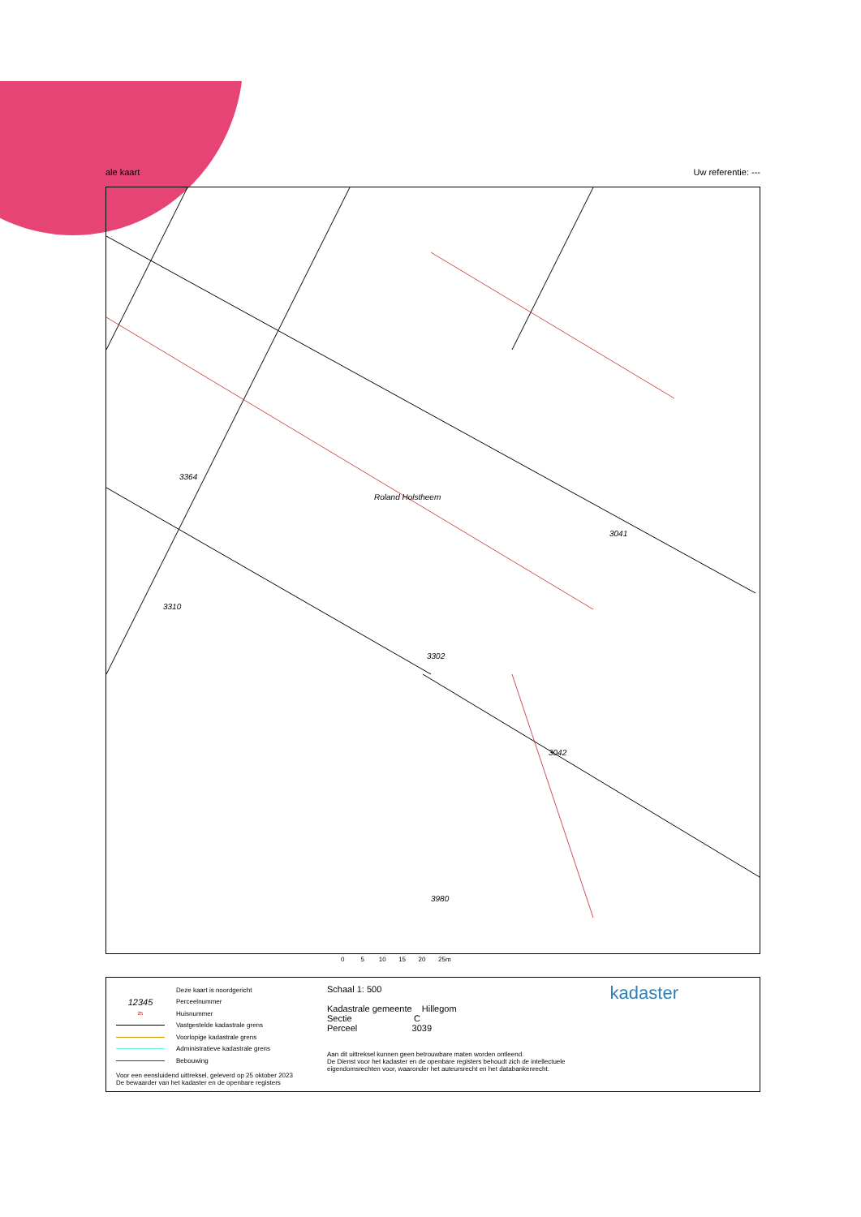ale kaart Uw referentie: ---
Roland Holstheem
3041
3364
3980
3302
3042
3310
0 5 10 15 20 25m
Deze kaart is noordgericht
12345 Perceelnummer
25 Huisnummer
Vastgestelde kadastrale grens
Voorlopige kadastrale grens
Administratieve kadastrale grens
Bebouwing
Voor een eensluidend uittreksel, geleverd op 25 oktober 2023
De bewaarder van het kadaster en de openbare registers
Schaal 1: 500
Kadastrale gemeente Hillegom
Sectie C
Perceel 3039
Aan dit uittreksel kunnen geen betrouwbare maten worden ontleend.
De Dienst voor het kadaster en de openbare registers behoudt zich de intellectuele
eigendomsrechten voor, waaronder het auteursrecht en het databankenrecht.
kadaster